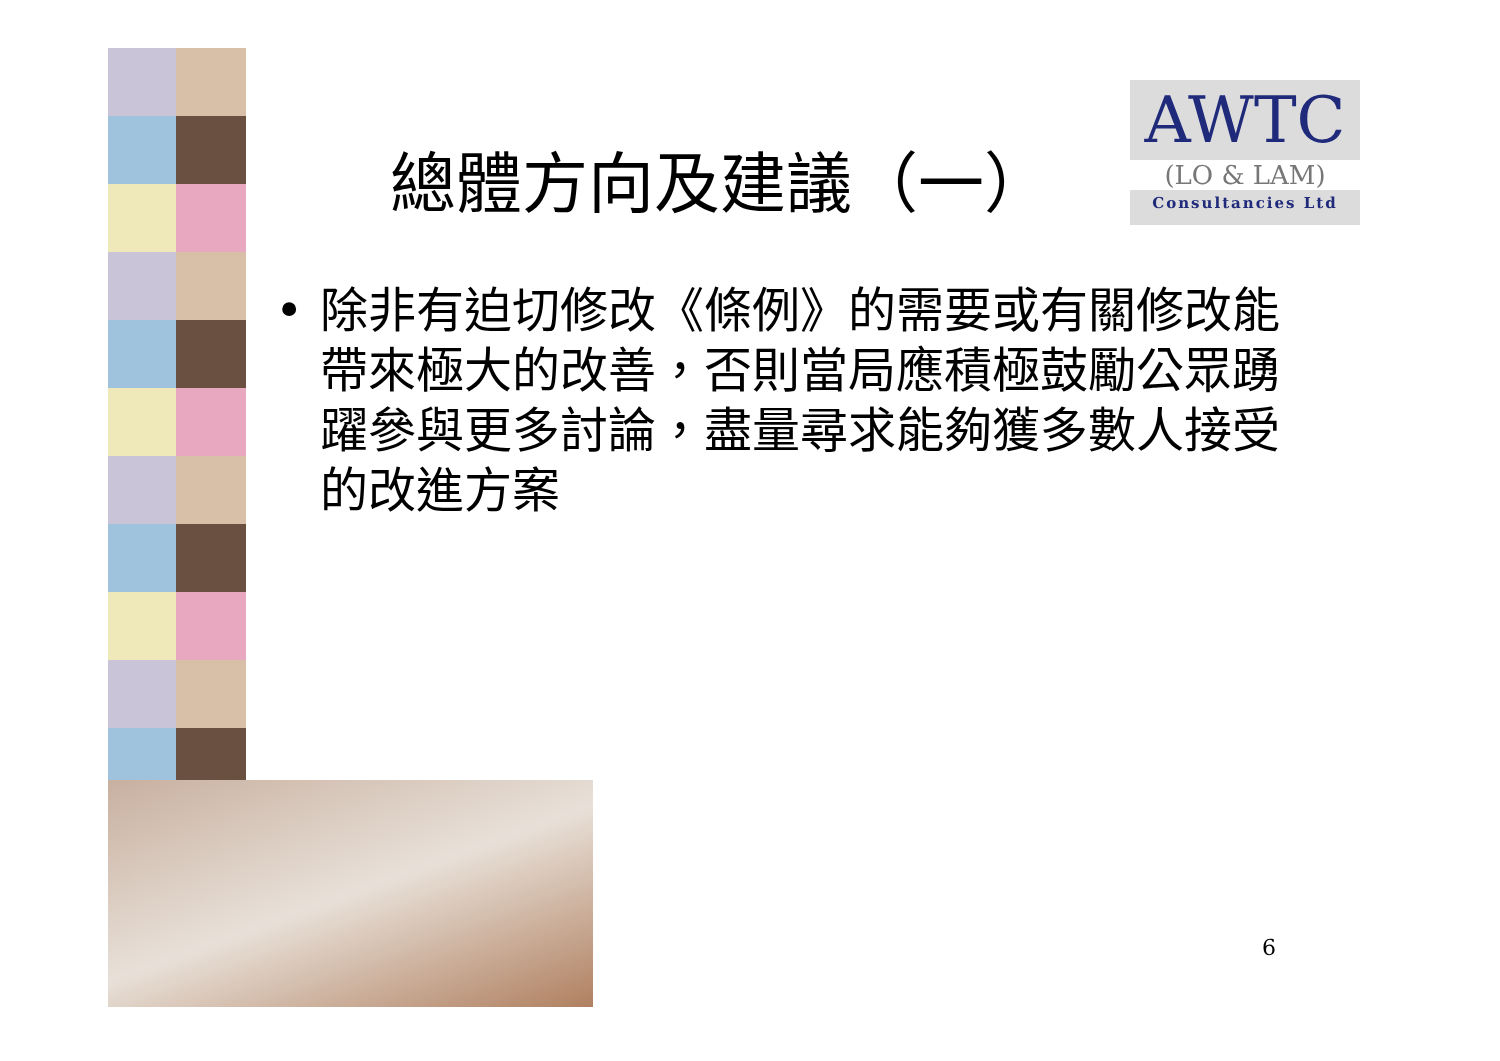總體方向及建議（一）
AWTC
(LO & LAM)
Consultancies Ltd
• 除非有迫切修改《條例》的需要或有關修改能帶來極大的改善，否則當局應積極鼓勵公眾踴躍參與更多討論，盡量尋求能夠獲多數人接受的改進方案
6